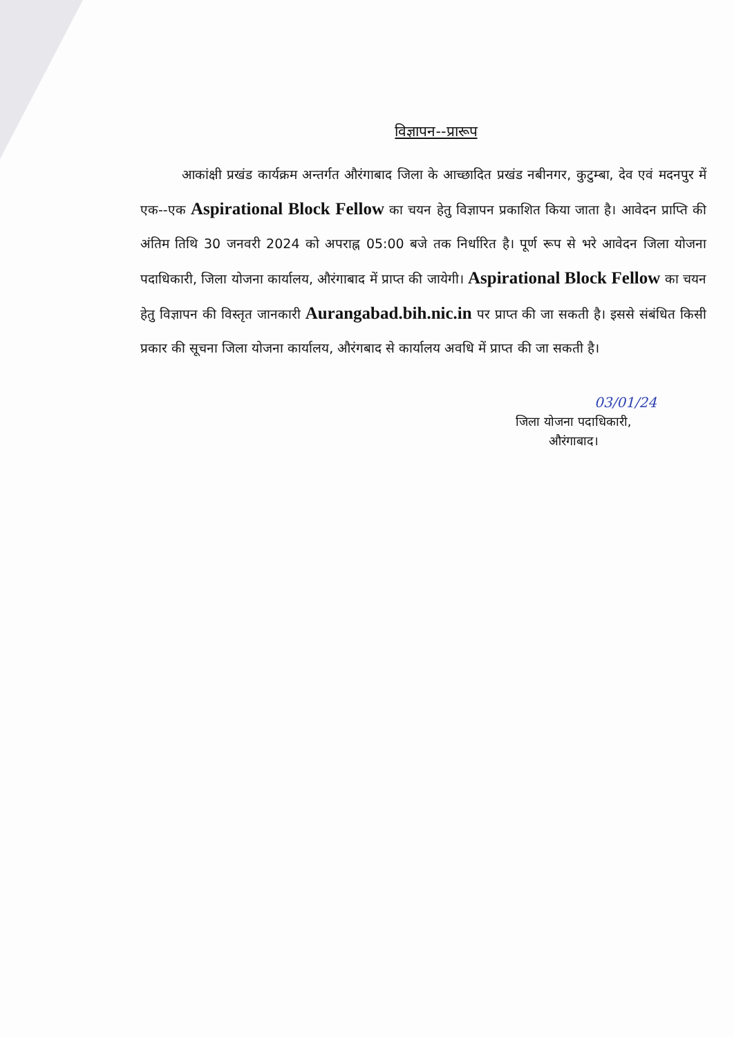विज्ञापन--प्रारूप
आकांक्षी प्रखंड कार्यक्रम अन्तर्गत औरंगाबाद जिला के आच्छादित प्रखंड नबीनगर, कुटुम्बा, देव एवं मदनपुर में एक--एक Aspirational Block Fellow का चयन हेतु विज्ञापन प्रकाशित किया जाता है। आवेदन प्राप्ति की अंतिम तिथि 30 जनवरी 2024 को अपराह्न 05:00 बजे तक निर्धारित है। पूर्ण रूप से भरे आवेदन जिला योजना पदाधिकारी, जिला योजना कार्यालय, औरंगाबाद में प्राप्त की जायेगी। Aspirational Block Fellow का चयन हेतु विज्ञापन की विस्तृत जानकारी Aurangabad.bih.nic.in पर प्राप्त की जा सकती है। इससे संबंधित किसी प्रकार की सूचना जिला योजना कार्यालय, औरंगबाद से कार्यालय अवधि में प्राप्त की जा सकती है।
03/01/24
जिला योजना पदाधिकारी,
औरंगाबाद।